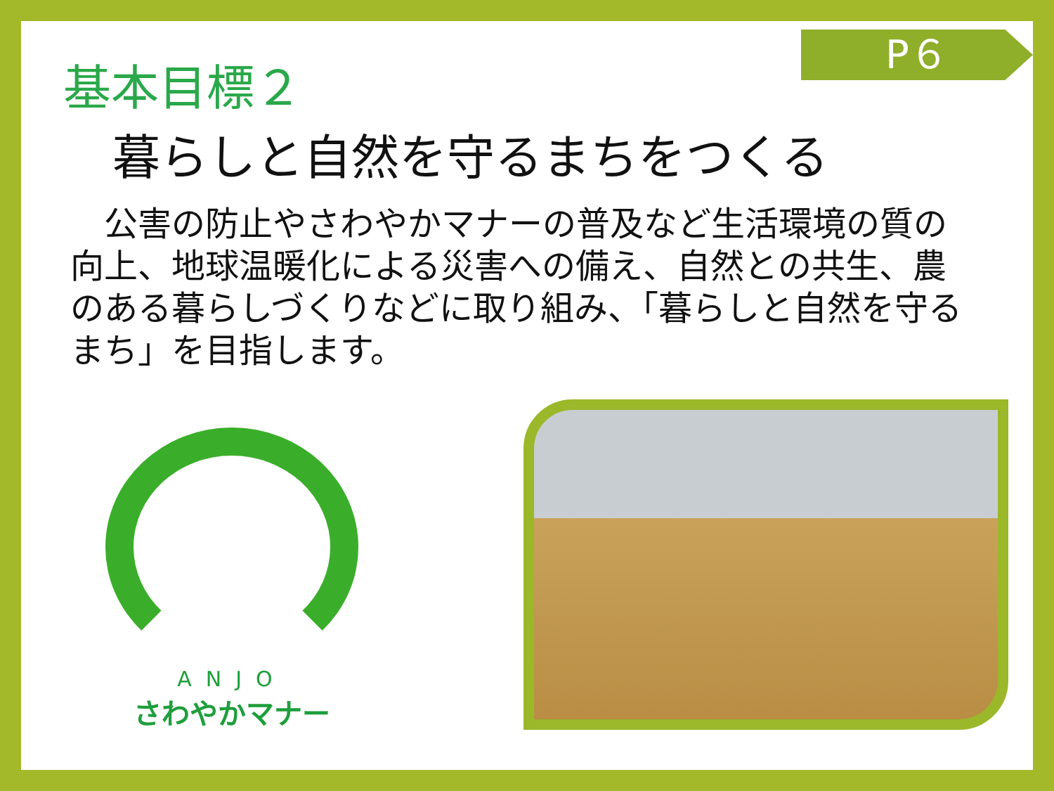P６
基本目標２
暮らしと自然を守るまちをつくる
　公害の防止やさわやかマナーの普及など生活環境の質の向上、地球温暖化による災害への備え、自然との共生、農のある暮らしづくりなどに取り組み、「暮らしと自然を守るまち」を目指します。
ANJO
さわやかマナー